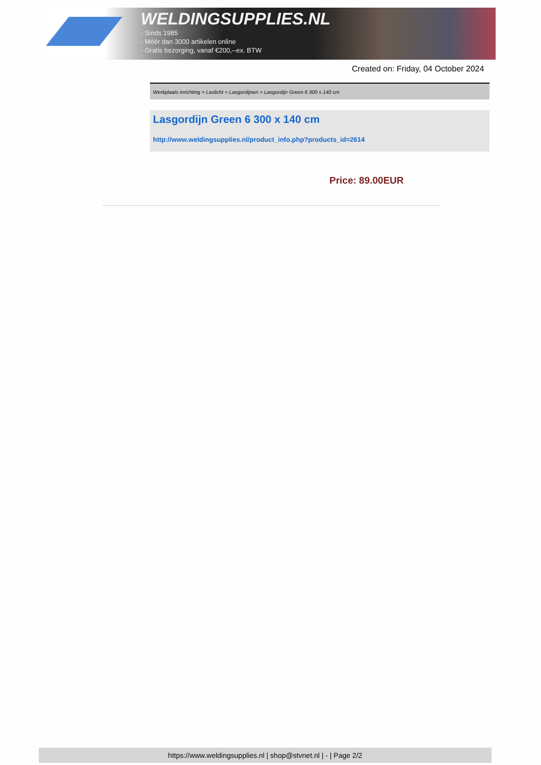WELDINGSUPPLIES.NL
- Sinds 1985
- Méér dan 3000 artikelen online
- Gratis bezorging, vanaf €200,--ex. BTW
Created on: Friday, 04 October 2024
Werkplaats inrichting > Laslicht > Lasgordijnen > Lasgordijn Green 6 300 x 140 cm
Lasgordijn Green 6 300 x 140 cm
http://www.weldingsupplies.nl/product_info.php?products_id=2614
Price: 89.00EUR
https://www.weldingsupplies.nl | shop@stvnet.nl | - | Page 2/2